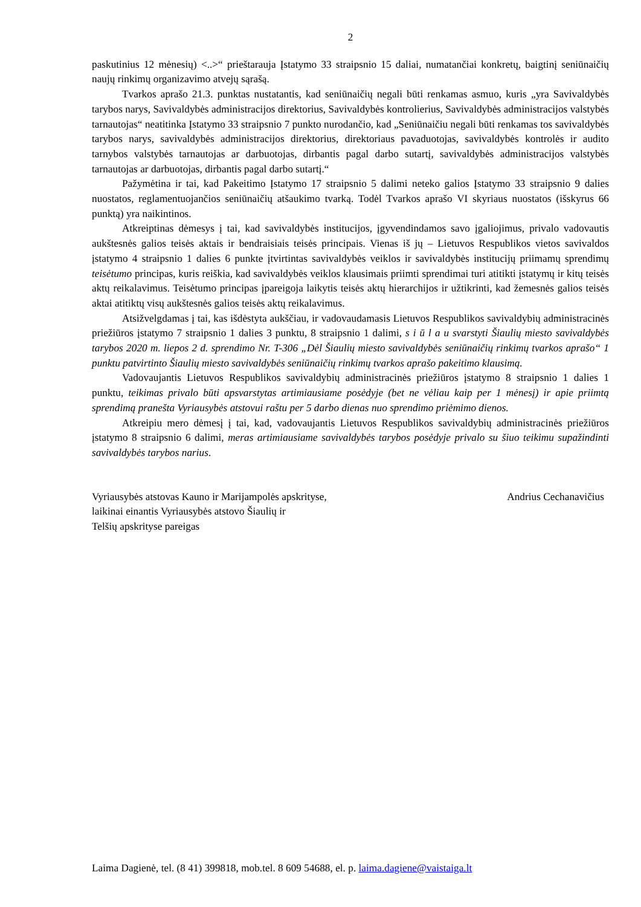2
paskutinius 12 mėnesių) <..>“ prieštarauja Įstatymo 33 straipsnio 15 daliai, numatančiai konkretų, baigtinį seniūnaičių naujų rinkimų organizavimo atvejų sąrašą.
Tvarkos aprašo 21.3. punktas nustatantis, kad seniūnaičių negali būti renkamas asmuo, kuris „yra Savivaldybės tarybos narys, Savivaldybės administracijos direktorius, Savivaldybės kontrolierius, Savivaldybės administracijos valstybės tarnautojas“ neatitinka Įstatymo 33 straipsnio 7 punkto nurodančio, kad „Seniūnaičiu negali būti renkamas tos savivaldybės tarybos narys, savivaldybės administracijos direktorius, direktoriaus pavaduotojas, savivaldybės kontrolės ir audito tarnybos valstybės tarnautojas ar darbuotojas, dirbantis pagal darbo sutartį, savivaldybės administracijos valstybės tarnautojas ar darbuotojas, dirbantis pagal darbo sutartį.“
Pažymėtina ir tai, kad Pakeitimo Įstatymo 17 straipsnio 5 dalimi neteko galios Įstatymo 33 straipsnio 9 dalies nuostatos, reglamentuojančios seniūnaičių atšaukimo tvarką. Todėl Tvarkos aprašo VI skyriaus nuostatos (išskyrus 66 punktą) yra naikintinos.
Atkreiptinas dėmesys į tai, kad savivaldybės institucijos, įgyvendindamos savo įgaliojimus, privalo vadovautis aukštesnės galios teisės aktais ir bendraisiais teisės principais. Vienas iš jų – Lietuvos Respublikos vietos savivaldos įstatymo 4 straipsnio 1 dalies 6 punkte įtvirtintas savivaldybės veiklos ir savivaldybės institucijų priimamų sprendimų teisėtumo principas, kuris reiškia, kad savivaldybės veiklos klausimais priimti sprendimai turi atitikti įstatymų ir kitų teisės aktų reikalavimus. Teisėtumo principas įpareigoja laikytis teisės aktų hierarchijos ir užtikrinti, kad žemesnės galios teisės aktai atitiktų visų aukštesnės galios teisės aktų reikalavimus.
Atsižvelgdamas į tai, kas išdėstyta aukščiau, ir vadovaudamasis Lietuvos Respublikos savivaldybių administracinės priežiūros įstatymo 7 straipsnio 1 dalies 3 punktu, 8 straipsnio 1 dalimi, s i ū l a u svarstyti Šiaulių miesto savivaldybės tarybos 2020 m. liepos 2 d. sprendimo Nr. T-306 „Dėl Šiaulių miesto savivaldybės seniūnaičių rinkimų tvarkos aprašo“ 1 punktu patvirtinto Šiaulių miesto savivaldybės seniūnaičių rinkimų tvarkos aprašo pakeitimo klausimą.
Vadovaujantis Lietuvos Respublikos savivaldybių administracinės priežiūros įstatymo 8 straipsnio 1 dalies 1 punktu, teikimas privalo būti apsvarstytas artimiausiame posėdyje (bet ne vėliau kaip per 1 mėnesį) ir apie priimtą sprendimą pranešta Vyriausybės atstovui raštu per 5 darbo dienas nuo sprendimo priėmimo dienos.
Atkreipiu mero dėmesį į tai, kad, vadovaujantis Lietuvos Respublikos savivaldybių administracinės priežiūros įstatymo 8 straipsnio 6 dalimi, meras artimiausiame savivaldybės tarybos posėdyje privalo su šiuo teikimu supažindinti savivaldybės tarybos narius.
Vyriausybės atstovas Kauno ir Marijampolės apskrityse,
laikinai einantis Vyriausybės atstovo Šiaulių ir
Telšių apskrityse pareigas
Andrius Cechanavičius
Laima Dagienė, tel. (8 41) 399818, mob.tel. 8 609 54688, el. p. laima.dagiene@vaistaiga.lt